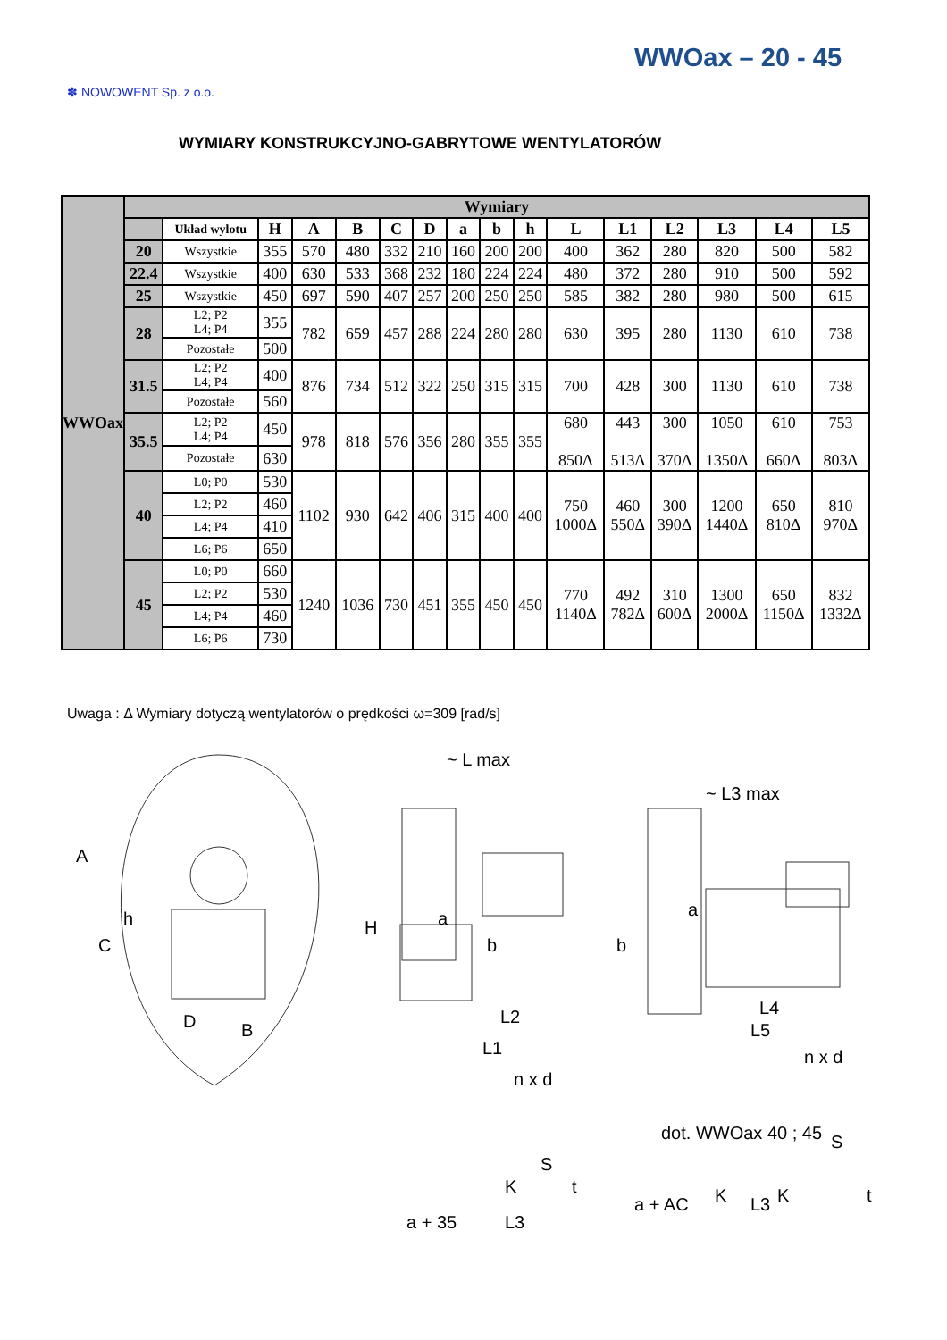WWOax – 20 - 45
✽ NOWOWENT Sp. z o.o.
WYMIARY KONSTRUKCYJNO-GABRYTOWE WENTYLATORÓW
| WWOax | Wymiary | | | | | | | | | | | | | | | |
| | | Układ wylotu | H | A | B | C | D | a | b | h | L | L1 | L2 | L3 | L4 | L5 |
| | 20 | Wszystkie | 355 | 570 | 480 | 332 | 210 | 160 | 200 | 200 | 400 | 362 | 280 | 820 | 500 | 582 |
| | 22.4 | Wszystkie | 400 | 630 | 533 | 368 | 232 | 180 | 224 | 224 | 480 | 372 | 280 | 910 | 500 | 592 |
| | 25 | Wszystkie | 450 | 697 | 590 | 407 | 257 | 200 | 250 | 250 | 585 | 382 | 280 | 980 | 500 | 615 |
| | 28 | L2; P2 L4; P4 | 355 | 782 | 659 | 457 | 288 | 224 | 280 | 280 | 630 | 395 | 280 | 1130 | 610 | 738 |
| | | Pozostałe | 500 | | | | | | | | | | | | | |
| | 31.5 | L2; P2 L4; P4 | 400 | 876 | 734 | 512 | 322 | 250 | 315 | 315 | 700 | 428 | 300 | 1130 | 610 | 738 |
| | | Pozostałe | 560 | | | | | | | | | | | | | |
| | 35.5 | L2; P2 L4; P4 | 450 | 978 | 818 | 576 | 356 | 280 | 355 | 355 | 680 850Δ | 443 513Δ | 300 370Δ | 1050 1350Δ | 610 660Δ | 753 803Δ |
| | | Pozostałe | 630 | | | | | | | | | | | | | |
| | 40 | L0; P0 | 530 | 1102 | 930 | 642 | 406 | 315 | 400 | 400 | 750 1000Δ | 460 550Δ | 300 390Δ | 1200 1440Δ | 650 810Δ | 810 970Δ |
| | | L2; P2 | 460 | | | | | | | | | | | | | |
| | | L4; P4 | 410 | | | | | | | | | | | | | |
| | | L6; P6 | 650 | | | | | | | | | | | | | |
| | 45 | L0; P0 | 660 | 1240 | 1036 | 730 | 451 | 355 | 450 | 450 | 770 1140Δ | 492 782Δ | 310 600Δ | 1300 2000Δ | 650 1150Δ | 832 1332Δ |
| | | L2; P2 | 530 | | | | | | | | | | | | | |
| | | L4; P4 | 460 | | | | | | | | | | | | | |
| | | L6; P6 | 730 | | | | | | | | | | | | | |
Uwaga : Δ Wymiary dotyczą wentylatorów o prędkości ω=309 [rad/s]
A
C
h
D
B
H
~ L max
a
b
L2
L1
n x d
S
K
t
a + 35
L3
~ L3 max
a
b
L4
L5
n x d
dot. WWOax 40 ; 45
S
K
K
t
a + AC
L3